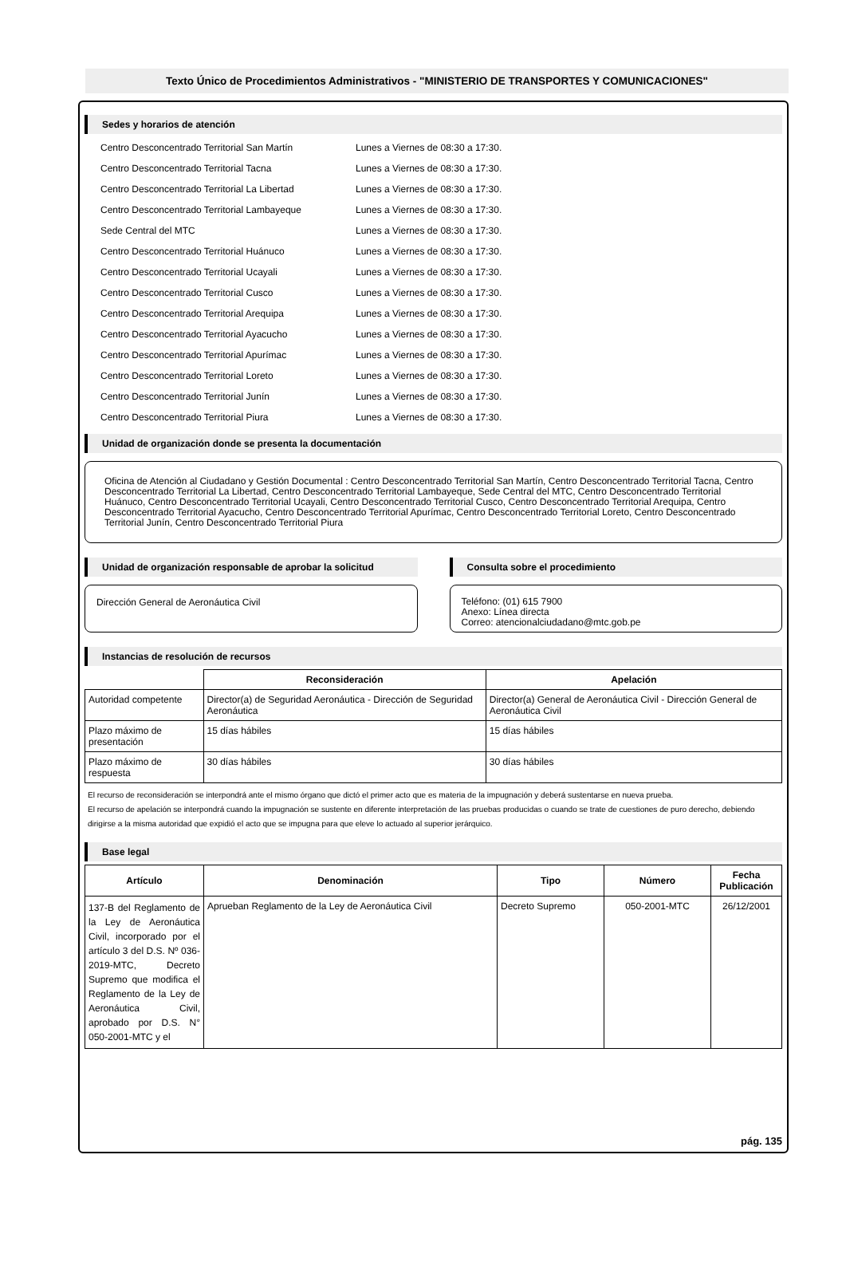Texto Único de Procedimientos Administrativos - "MINISTERIO DE TRANSPORTES Y COMUNICACIONES"
Sedes y horarios de atención
Centro Desconcentrado Territorial San Martín Lunes a Viernes de 08:30 a 17:30.
Centro Desconcentrado Territorial Tacna Lunes a Viernes de 08:30 a 17:30.
Centro Desconcentrado Territorial La Libertad Lunes a Viernes de 08:30 a 17:30.
Centro Desconcentrado Territorial Lambayeque Lunes a Viernes de 08:30 a 17:30.
Sede Central del MTC Lunes a Viernes de 08:30 a 17:30.
Centro Desconcentrado Territorial Huánuco Lunes a Viernes de 08:30 a 17:30.
Centro Desconcentrado Territorial Ucayali Lunes a Viernes de 08:30 a 17:30.
Centro Desconcentrado Territorial Cusco Lunes a Viernes de 08:30 a 17:30.
Centro Desconcentrado Territorial Arequipa Lunes a Viernes de 08:30 a 17:30.
Centro Desconcentrado Territorial Ayacucho Lunes a Viernes de 08:30 a 17:30.
Centro Desconcentrado Territorial Apurímac Lunes a Viernes de 08:30 a 17:30.
Centro Desconcentrado Territorial Loreto Lunes a Viernes de 08:30 a 17:30.
Centro Desconcentrado Territorial Junín Lunes a Viernes de 08:30 a 17:30.
Centro Desconcentrado Territorial Piura Lunes a Viernes de 08:30 a 17:30.
Unidad de organización donde se presenta la documentación
Oficina de Atención al Ciudadano y Gestión Documental : Centro Desconcentrado Territorial San Martín, Centro Desconcentrado Territorial Tacna, Centro Desconcentrado Territorial La Libertad, Centro Desconcentrado Territorial Lambayeque, Sede Central del MTC, Centro Desconcentrado Territorial Huánuco, Centro Desconcentrado Territorial Ucayali, Centro Desconcentrado Territorial Cusco, Centro Desconcentrado Territorial Arequipa, Centro Desconcentrado Territorial Ayacucho, Centro Desconcentrado Territorial Apurímac, Centro Desconcentrado Territorial Loreto, Centro Desconcentrado Territorial Junín, Centro Desconcentrado Territorial Piura
Unidad de organización responsable de aprobar la solicitud
Dirección General de Aeronáutica Civil
Consulta sobre el procedimiento
Teléfono: (01) 615 7900
Anexo: Línea directa
Correo: atencionalciudadano@mtc.gob.pe
Instancias de resolución de recursos
| | Reconsideración | Apelación |
| --- | --- | --- |
| Autoridad competente | Director(a) de Seguridad Aeronáutica - Dirección de Seguridad Aeronáutica | Director(a) General de Aeronáutica Civil - Dirección General de Aeronáutica Civil |
| Plazo máximo de presentación | 15 días hábiles | 15 días hábiles |
| Plazo máximo de respuesta | 30 días hábiles | 30 días hábiles |
El recurso de reconsideración se interpondrá ante el mismo órgano que dictó el primer acto que es materia de la impugnación y deberá sustentarse en nueva prueba.
El recurso de apelación se interpondrá cuando la impugnación se sustente en diferente interpretación de las pruebas producidas o cuando se trate de cuestiones de puro derecho, debiendo dirigirse a la misma autoridad que expidió el acto que se impugna para que eleve lo actuado al superior jerárquico.
Base legal
| Artículo | Denominación | Tipo | Número | Fecha Publicación |
| --- | --- | --- | --- | --- |
| 137-B del Reglamento de la Ley de Aeronáutica Civil, incorporado por el artículo 3 del D.S. Nº 036-2019-MTC, Decreto Supremo que modifica el Reglamento de la Ley de Aeronáutica Civil, aprobado por D.S. N° 050-2001-MTC y el | Aprueban Reglamento de la Ley de Aeronáutica Civil | Decreto Supremo | 050-2001-MTC | 26/12/2001 |
pág. 135